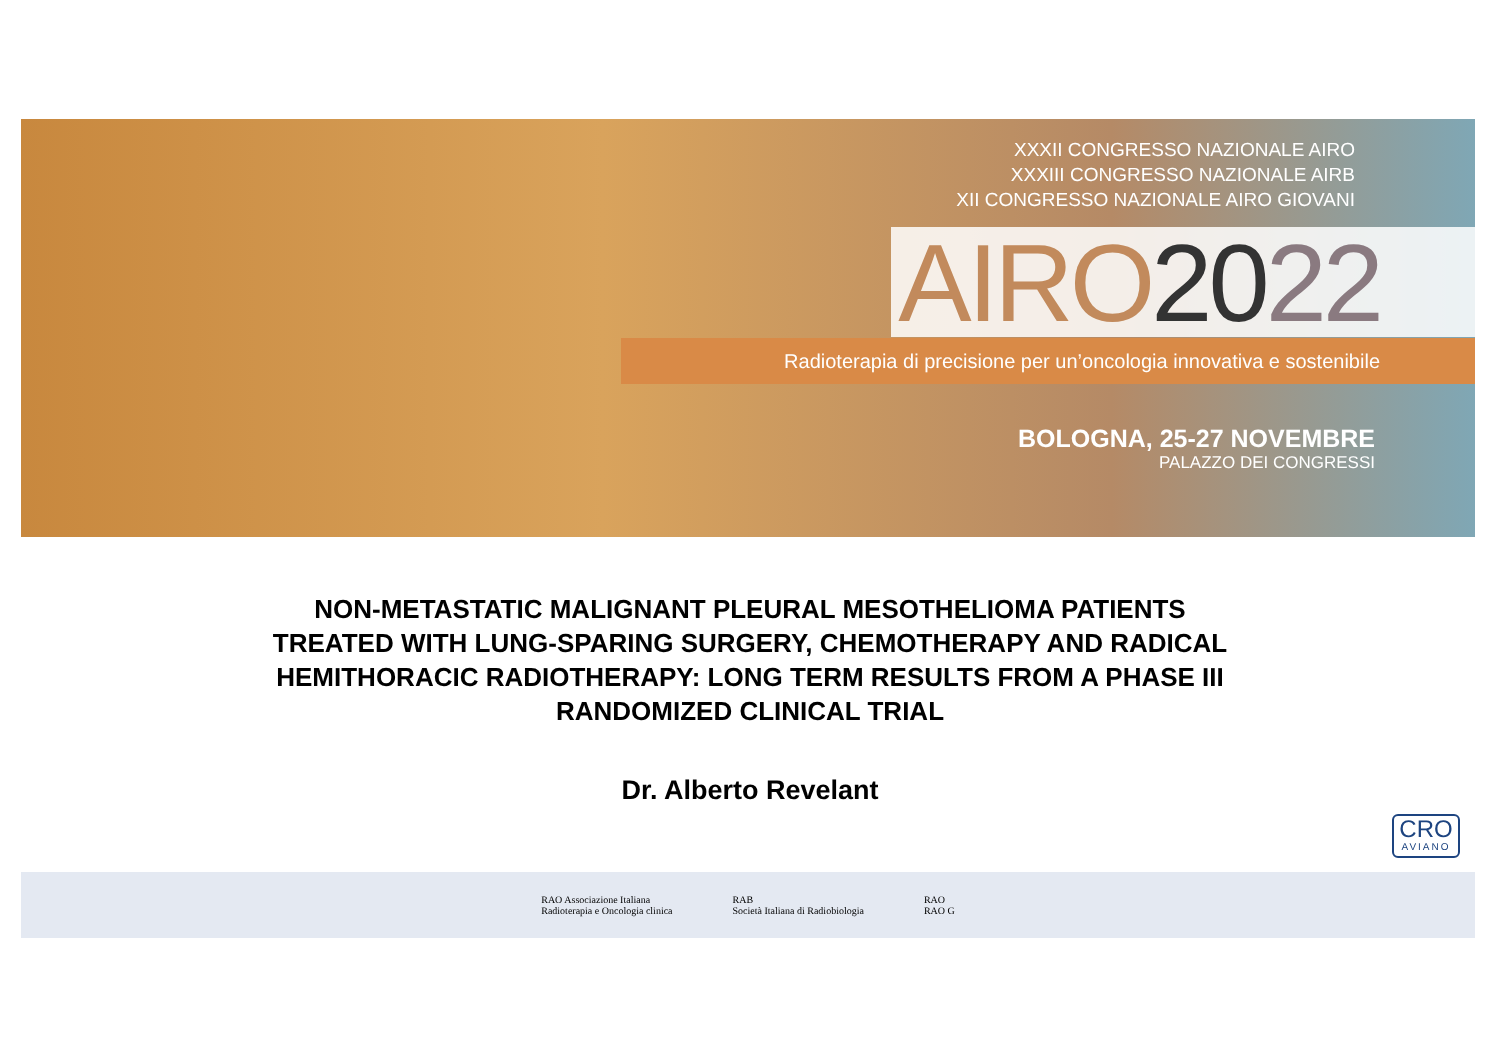XXXII CONGRESSO NAZIONALE AIRO
XXXIII CONGRESSO NAZIONALE AIRB
XII CONGRESSO NAZIONALE AIRO GIOVANI
AIRO 2022
Radioterapia di precisione per un’oncologia innovativa e sostenibile
BOLOGNA, 25-27 NOVEMBRE
PALAZZO DEI CONGRESSI
NON-METASTATIC MALIGNANT PLEURAL MESOTHELIOMA PATIENTS
TREATED WITH LUNG-SPARING SURGERY, CHEMOTHERAPY AND RADICAL
HEMITHORACIC RADIOTHERAPY: LONG TERM RESULTS FROM A PHASE III
RANDOMIZED CLINICAL TRIAL
Dr. Alberto Revelant
CRO
AVIANO
RAO Associazione Italiana
Radioterapia e Oncologia clinica
RAB
Società Italiana di Radiobiologia
RAO
RAO G